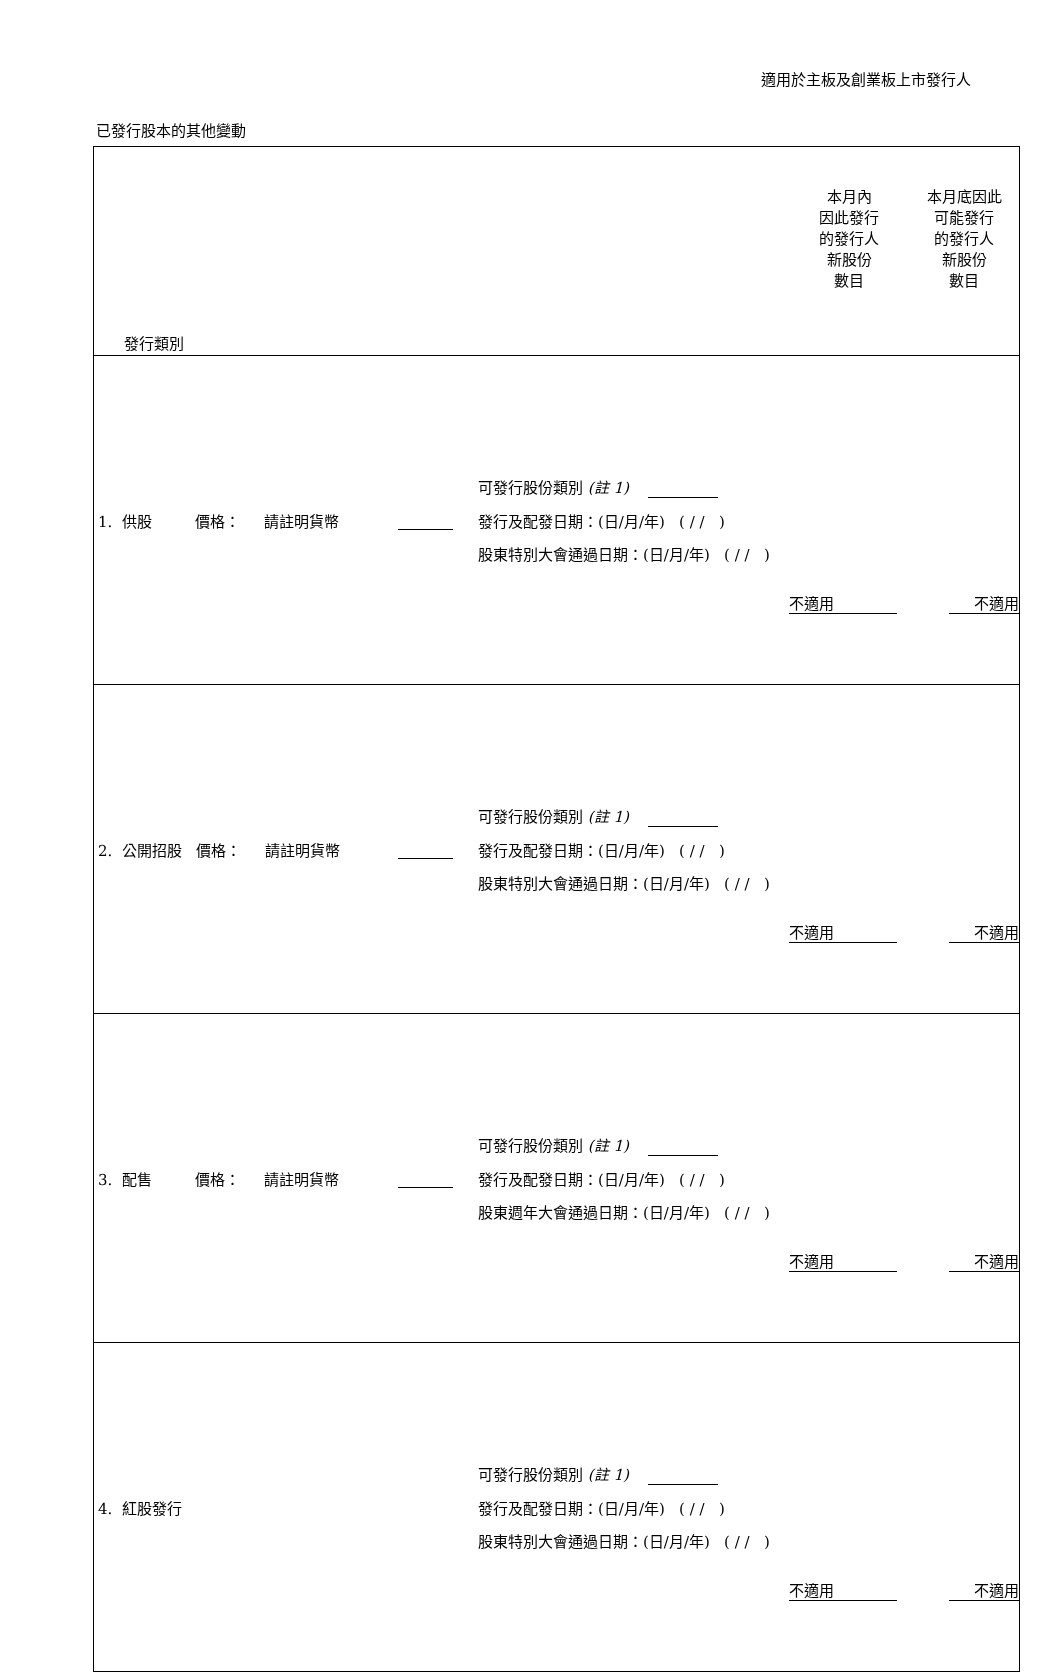適用於主板及創業板上市發行人
已發行股本的其他變動
| 發行類別 | | | | 本月內 因此發行 的發行人 新股份 數目 | 本月底因此 可能發行 的發行人 新股份 數目 |
| 1. 供股 價格： 請註明貨幣 | | 可發行股份類別 (註 1) 發行及配發日期：(日/月/年) ( / / ) 股東特別大會通過日期：(日/月/年) ( / / ) | | 不適用 | 不適用 |
| 2. 公開招股 價格： 請註明貨幣 | | 可發行股份類別 (註 1) 發行及配發日期：(日/月/年) ( / / ) 股東特別大會通過日期：(日/月/年) ( / / ) | | 不適用 | 不適用 |
| 3. 配售 價格： 請註明貨幣 | | 可發行股份類別 (註 1) 發行及配發日期：(日/月/年) ( / / ) 股東週年大會通過日期：(日/月/年) ( / / ) | | 不適用 | 不適用 |
| 4. 紅股發行 | | 可發行股份類別 (註 1) 發行及配發日期：(日/月/年) ( / / ) 股東特別大會通過日期：(日/月/年) ( / / ) | | 不適用 | 不適用 |